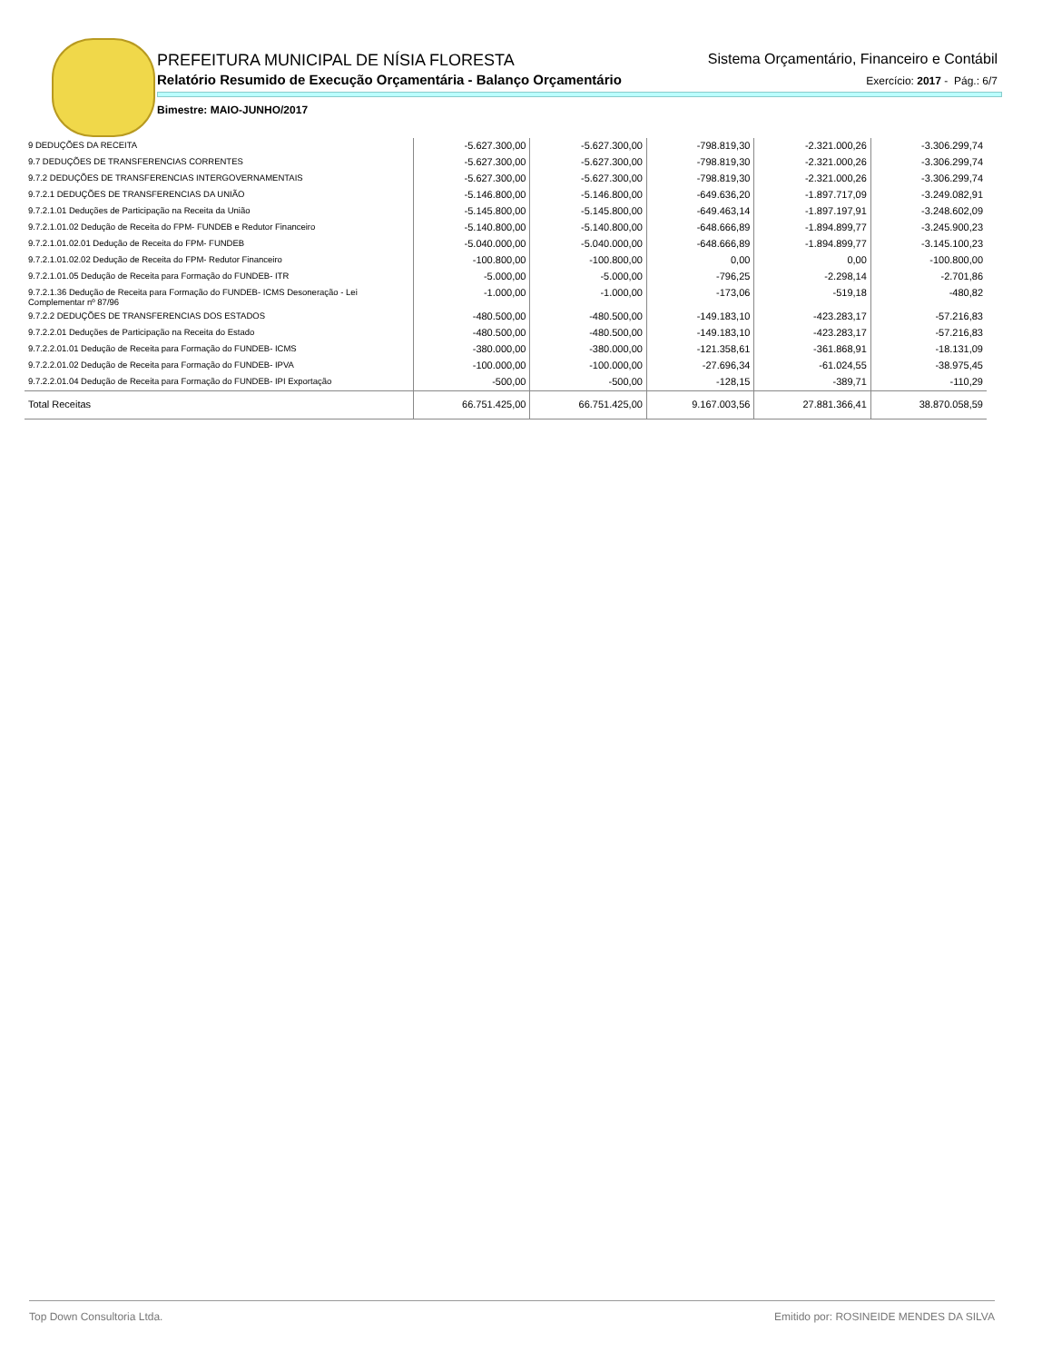PREFEITURA MUNICIPAL DE NÍSIA FLORESTA
Relatório Resumido de Execução Orçamentária - Balanço Orçamentário
Sistema Orçamentário, Financeiro e Contábil
Exercício: 2017 - Pág.: 6/7
Bimestre: MAIO-JUNHO/2017
| 9 DEDUÇÕES DA RECEITA | -5.627.300,00 | -5.627.300,00 | -798.819,30 | -2.321.000,26 | -3.306.299,74 |
| 9.7 DEDUÇÕES DE TRANSFERENCIAS CORRENTES | -5.627.300,00 | -5.627.300,00 | -798.819,30 | -2.321.000,26 | -3.306.299,74 |
| 9.7.2 DEDUÇÕES DE TRANSFERENCIAS INTERGOVERNAMENTAIS | -5.627.300,00 | -5.627.300,00 | -798.819,30 | -2.321.000,26 | -3.306.299,74 |
| 9.7.2.1 DEDUÇÕES DE TRANSFERENCIAS DA UNIÃO | -5.146.800,00 | -5.146.800,00 | -649.636,20 | -1.897.717,09 | -3.249.082,91 |
| 9.7.2.1.01 Deduções de Participação na Receita da União | -5.145.800,00 | -5.145.800,00 | -649.463,14 | -1.897.197,91 | -3.248.602,09 |
| 9.7.2.1.01.02 Dedução de Receita do FPM- FUNDEB e Redutor Financeiro | -5.140.800,00 | -5.140.800,00 | -648.666,89 | -1.894.899,77 | -3.245.900,23 |
| 9.7.2.1.01.02.01 Dedução de Receita do FPM- FUNDEB | -5.040.000,00 | -5.040.000,00 | -648.666,89 | -1.894.899,77 | -3.145.100,23 |
| 9.7.2.1.01.02.02 Dedução de Receita do FPM- Redutor Financeiro | -100.800,00 | -100.800,00 | 0,00 | 0,00 | -100.800,00 |
| 9.7.2.1.01.05 Dedução de Receita para Formação do FUNDEB- ITR | -5.000,00 | -5.000,00 | -796,25 | -2.298,14 | -2.701,86 |
| 9.7.2.1.36 Dedução de Receita para Formação do FUNDEB- ICMS Desoneração - Lei Complementar nº 87/96 | -1.000,00 | -1.000,00 | -173,06 | -519,18 | -480,82 |
| 9.7.2.2 DEDUÇÕES DE TRANSFERENCIAS DOS ESTADOS | -480.500,00 | -480.500,00 | -149.183,10 | -423.283,17 | -57.216,83 |
| 9.7.2.2.01 Deduções de Participação na Receita do Estado | -480.500,00 | -480.500,00 | -149.183,10 | -423.283,17 | -57.216,83 |
| 9.7.2.2.01.01 Dedução de Receita para Formação do FUNDEB- ICMS | -380.000,00 | -380.000,00 | -121.358,61 | -361.868,91 | -18.131,09 |
| 9.7.2.2.01.02 Dedução de Receita para Formação do FUNDEB- IPVA | -100.000,00 | -100.000,00 | -27.696,34 | -61.024,55 | -38.975,45 |
| 9.7.2.2.01.04 Dedução de Receita para Formação do FUNDEB- IPI Exportação | -500,00 | -500,00 | -128,15 | -389,71 | -110,29 |
| Total Receitas | 66.751.425,00 | 66.751.425,00 | 9.167.003,56 | 27.881.366,41 | 38.870.058,59 |
Top Down Consultoria Ltda. Emitido por: ROSINEIDE MENDES DA SILVA